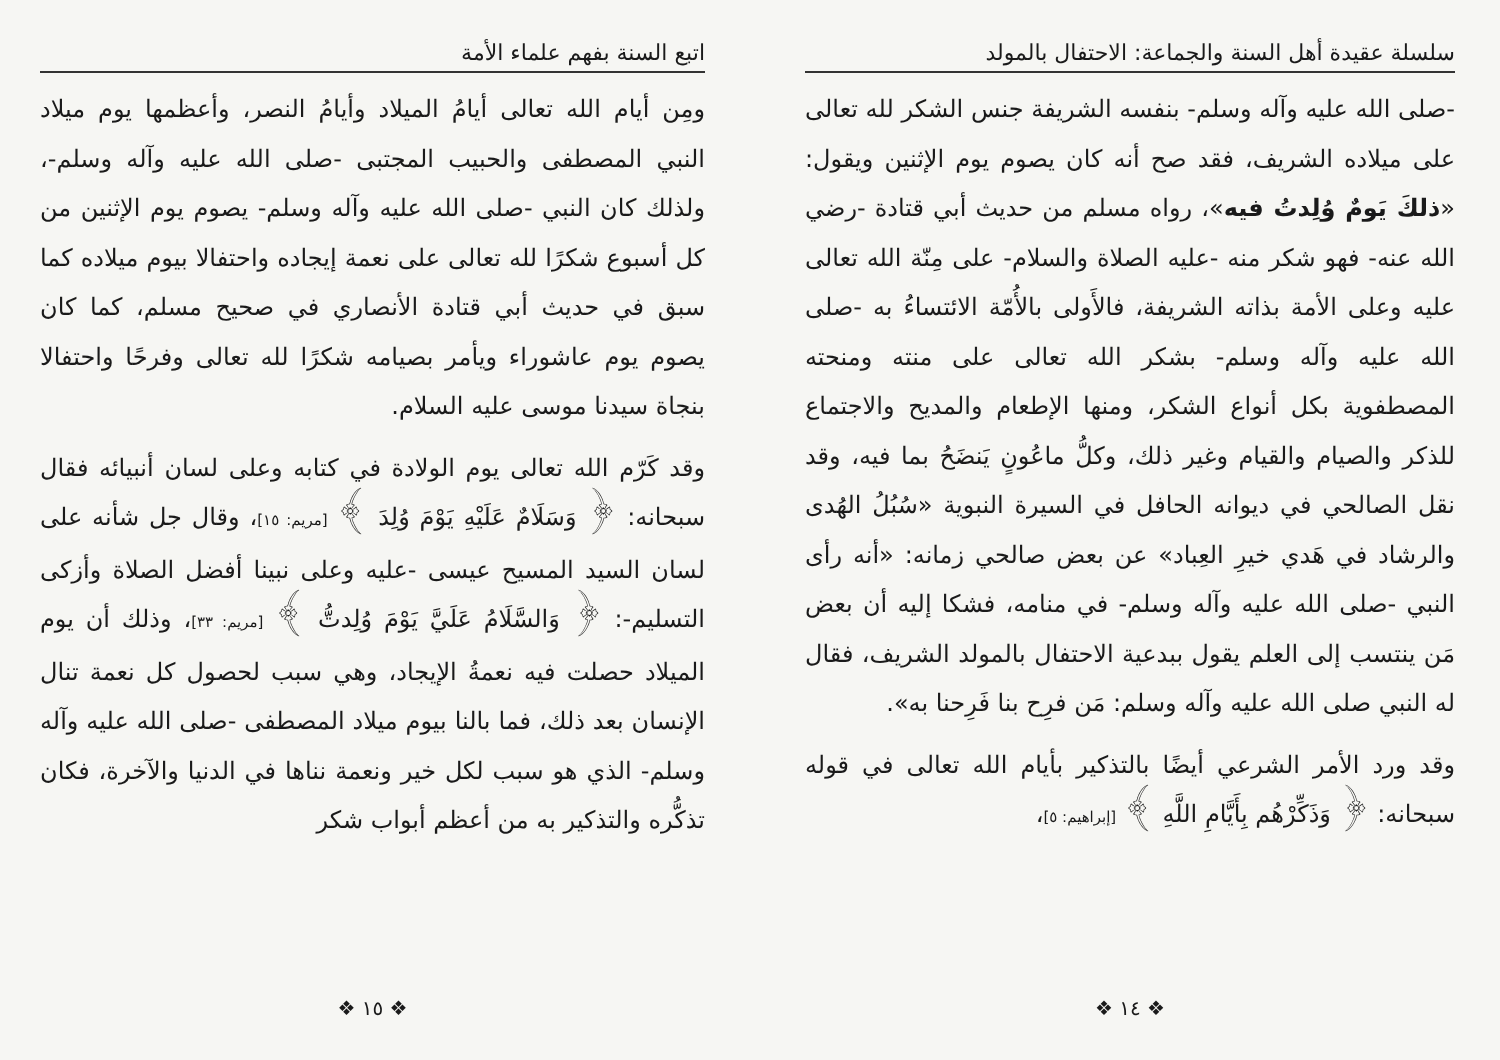سلسلة عقيدة أهل السنة والجماعة: الاحتفال بالمولد
-صلى الله عليه وآله وسلم- بنفسه الشريفة جنس الشكر لله تعالى على ميلاده الشريف، فقد صح أنه كان يصوم يوم الإثنين ويقول: «ذلكَ يَومٌ وُلِدتُ فيه»، رواه مسلم من حديث أبي قتادة -رضي الله عنه- فهو شكر منه -عليه الصلاة والسلام- على مِنّة الله تعالى عليه وعلى الأمة بذاته الشريفة، فالأَولى بالأُمّة الائتساءُ به -صلى الله عليه وآله وسلم- بشكر الله تعالى على منته ومنحته المصطفوية بكل أنواع الشكر، ومنها الإطعام والمديح والاجتماع للذكر والصيام والقيام وغير ذلك، وكلُّ ماعُونٍ يَنضَحُ بما فيه، وقد نقل الصالحي في ديوانه الحافل في السيرة النبوية «سُبُلُ الهُدى والرشاد في هَدي خيرِ العِباد» عن بعض صالحي زمانه: «أنه رأى النبي -صلى الله عليه وآله وسلم- في منامه، فشكا إليه أن بعض مَن ينتسب إلى العلم يقول ببدعية الاحتفال بالمولد الشريف، فقال له النبي صلى الله عليه وآله وسلم: مَن فرِح بنا فَرِحنا به».
وقد ورد الأمر الشرعي أيضًا بالتذكير بأيام الله تعالى في قوله سبحانه: ﴿ وَذَكِّرْهُم بِأَيَّامِ اللَّهِ ﴾ [إبراهيم: ٥]،
❖ ١٤ ❖
اتبع السنة بفهم علماء الأمة
ومِن أيام الله تعالى أيامُ الميلاد وأيامُ النصر، وأعظمها يوم ميلاد النبي المصطفى والحبيب المجتبى -صلى الله عليه وآله وسلم-، ولذلك كان النبي -صلى الله عليه وآله وسلم- يصوم يوم الإثنين من كل أسبوع شكرًا لله تعالى على نعمة إيجاده واحتفالا بيوم ميلاده كما سبق في حديث أبي قتادة الأنصاري في صحيح مسلم، كما كان يصوم يوم عاشوراء ويأمر بصيامه شكرًا لله تعالى وفرحًا واحتفالا بنجاة سيدنا موسى عليه السلام.
وقد كَرّم الله تعالى يوم الولادة في كتابه وعلى لسان أنبيائه فقال سبحانه: ﴿ وَسَلَامٌ عَلَيْهِ يَوْمَ وُلِدَ ﴾ [مريم: ١٥]، وقال جل شأنه على لسان السيد المسيح عيسى -عليه وعلى نبينا أفضل الصلاة وأزكى التسليم-: ﴿ وَالسَّلَامُ عَلَيَّ يَوْمَ وُلِدتُّ ﴾ [مريم: ٣٣]، وذلك أن يوم الميلاد حصلت فيه نعمةُ الإيجاد، وهي سبب لحصول كل نعمة تنال الإنسان بعد ذلك، فما بالنا بيوم ميلاد المصطفى -صلى الله عليه وآله وسلم- الذي هو سبب لكل خير ونعمة نناها في الدنيا والآخرة، فكان تذكُّره والتذكير به من أعظم أبواب شكر
❖ ١٥ ❖